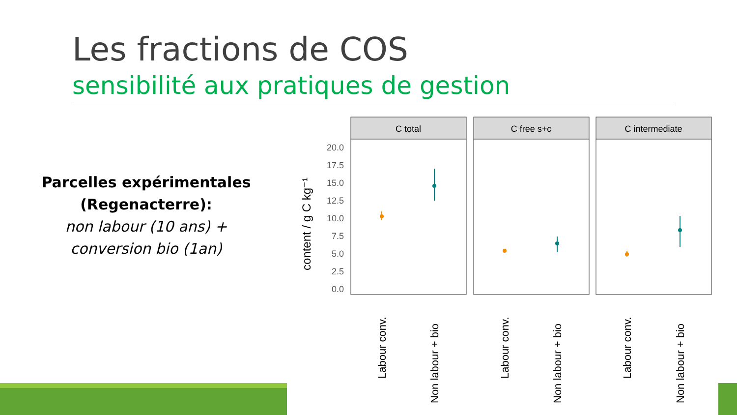Les fractions de COS
sensibilité aux pratiques de gestion
Parcelles expérimentales (Regenacterre):
non labour (10 ans) + conversion bio (1an)
20.0
17.5
15.0
12.5
10.0
7.5
5.0
2.5
0.0
content / g C kg⁻¹
C total
C free s+c
C intermediate
Labour conv.
Non labour + bio
Labour conv.
Non labour + bio
Labour conv.
Non labour + bio